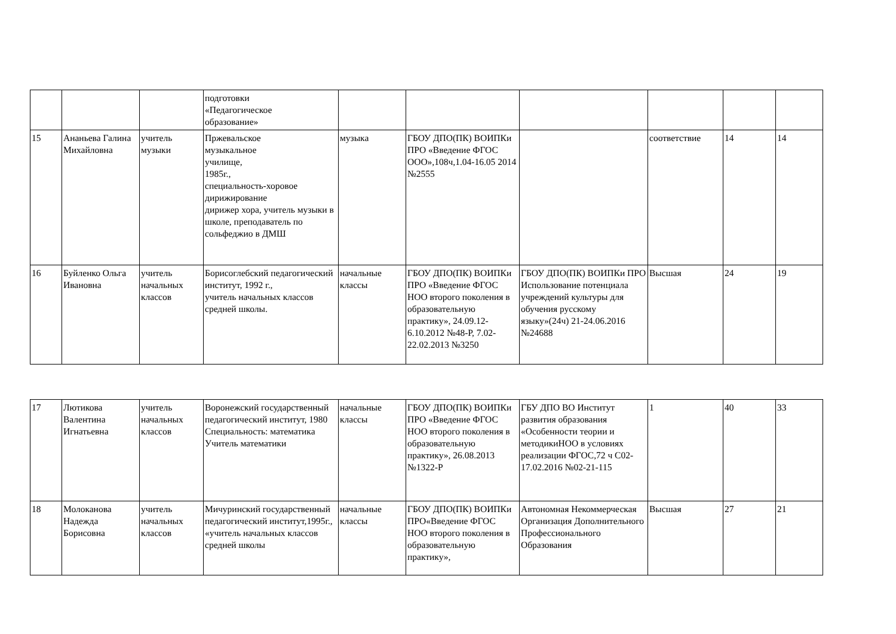| | | | подготовки «Педагогическое образование» | | | | | | |
| 15 | Ананьева Галина Михайловна | учитель музыки | Пржевальское музыкальное училище, 1985г., специальность-хоровое дирижирование дирижер хора, учитель музыки в школе, преподаватель по сольфеджио в ДМШ | музыка | ГБОУ ДПО(ПК) ВОИПКи ПРО «Введение ФГОС ООО»,108ч,1.04-16.05 2014 №2555 | | соответствие | 14 | 14 |
| 16 | Буйленко Ольга Ивановна | учитель начальных классов | Борисоглебский педагогический институт, 1992 г., учитель начальных классов средней школы. | начальные классы | ГБОУ ДПО(ПК) ВОИПКи ПРО «Введение ФГОС НОО второго поколения в образовательную практику», 24.09.12-6.10.2012 №48-Р, 7.02-22.02.2013 №3250 | ГБОУ ДПО(ПК) ВОИПКи ПРО Использование потенциала учреждений культуры для обучения русскому языку»(24ч) 21-24.06.2016 №24688 | Высшая | 24 | 19 |
| 17 | Лютикова Валентина Игнатьевна | учитель начальных классов | Воронежский государственный педагогический институт, 1980 Специальность: математика Учитель математики | начальные классы | ГБОУ ДПО(ПК) ВОИПКи ПРО «Введение ФГОС НОО второго поколения в образовательную практику», 26.08.2013 №1322-Р | ГБУ ДПО ВО Институт развития образования «Особенности теории и методикиНОО в условиях реализации ФГОС,72 ч С02-17.02.2016 №02-21-115 | 1 | 40 | 33 |
| 18 | Молоканова Надежда Борисовна | учитель начальных классов | Мичуринский государственный педагогический институт,1995г., «учитель начальных классов средней школы | начальные классы | ГБОУ ДПО(ПК) ВОИПКи ПРО«Введение ФГОС НОО второго поколения в образовательную практику», | Автономная Некоммерческая Организация Дополнительного Профессионального Образования | Высшая | 27 | 21 |